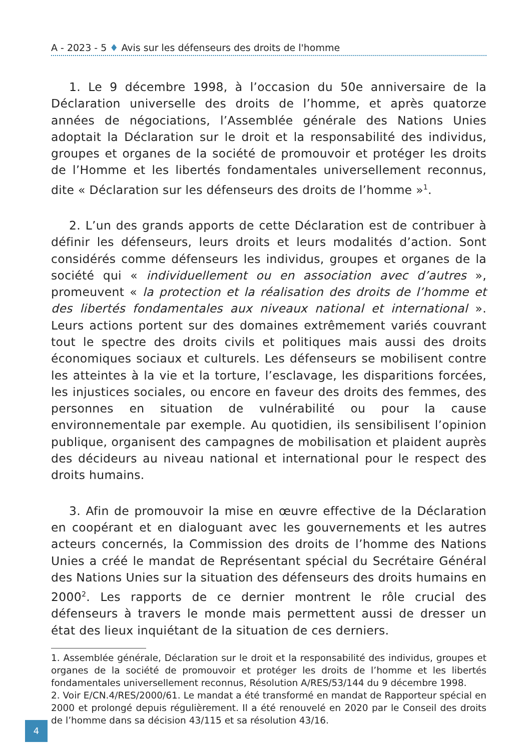A - 2023 - 5 ♦ Avis sur les défenseurs des droits de l'homme
1. Le 9 décembre 1998, à l’occasion du 50e anniversaire de la Déclaration universelle des droits de l’homme, et après quatorze années de négociations, l’Assemblée générale des Nations Unies adoptait la Déclaration sur le droit et la responsabilité des individus, groupes et organes de la société de promouvoir et protéger les droits de l’Homme et les libertés fondamentales universellement reconnus, dite « Déclaration sur les défenseurs des droits de l’homme »<sup>1</sup>.
2. L’un des grands apports de cette Déclaration est de contribuer à définir les défenseurs, leurs droits et leurs modalités d’action. Sont considérés comme défenseurs les individus, groupes et organes de la société qui « individuellement ou en association avec d’autres », promeuvent « la protection et la réalisation des droits de l’homme et des libertés fondamentales aux niveaux national et international ». Leurs actions portent sur des domaines extrêmement variés couvrant tout le spectre des droits civils et politiques mais aussi des droits économiques sociaux et culturels. Les défenseurs se mobilisent contre les atteintes à la vie et la torture, l’esclavage, les disparitions forcées, les injustices sociales, ou encore en faveur des droits des femmes, des personnes en situation de vulnérabilité ou pour la cause environnementale par exemple. Au quotidien, ils sensibilisent l’opinion publique, organisent des campagnes de mobilisation et plaident auprès des décideurs au niveau national et international pour le respect des droits humains.
3. Afin de promouvoir la mise en œuvre effective de la Déclaration en coopérant et en dialoguant avec les gouvernements et les autres acteurs concernés, la Commission des droits de l’homme des Nations Unies a créé le mandat de Représentant spécial du Secrétaire Général des Nations Unies sur la situation des défenseurs des droits humains en 2000<sup>2</sup>. Les rapports de ce dernier montrent le rôle crucial des défenseurs à travers le monde mais permettent aussi de dresser un état des lieux inquiétant de la situation de ces derniers.
1. Assemblée générale, Déclaration sur le droit et la responsabilité des individus, groupes et organes de la société de promouvoir et protéger les droits de l’homme et les libertés fondamentales universellement reconnus, Résolution A/RES/53/144 du 9 décembre 1998.
2. Voir E/CN.4/RES/2000/61. Le mandat a été transformé en mandat de Rapporteur spécial en 2000 et prolongé depuis régulièrement. Il a été renouvelé en 2020 par le Conseil des droits de l’homme dans sa décision 43/115 et sa résolution 43/16.
4